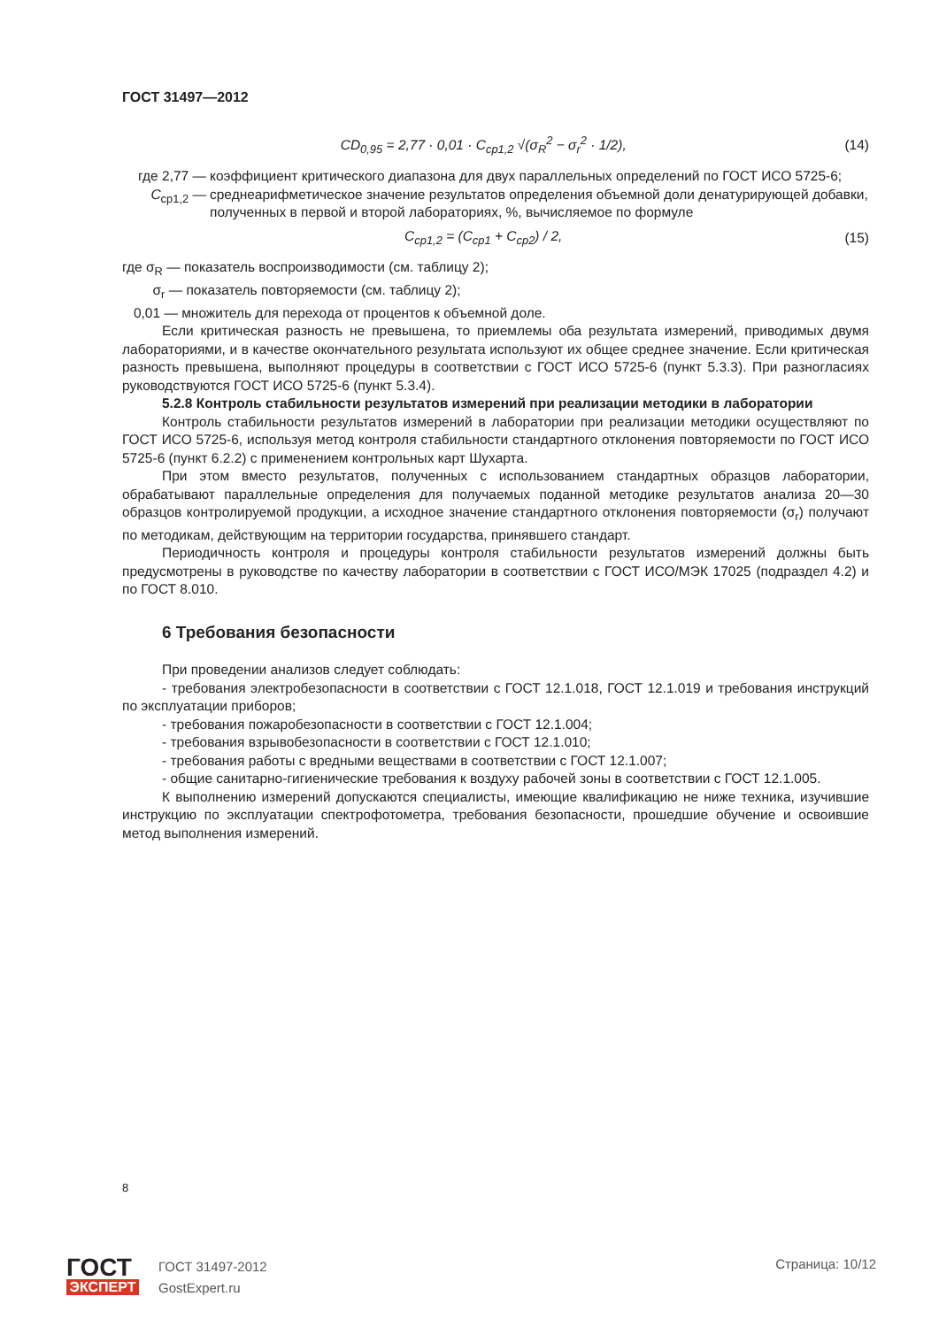ГОСТ 31497—2012
CD<sub>0,95</sub> = 2,77 · 0,01 · C<sub>ср1,2</sub> √(σ<sub>R</sub><sup>2</sup> − σ<sub>r</sub><sup>2</sup> · 1/2), (14)
где 2,77 — коэффициент критического диапазона для двух параллельных определений по ГОСТ ИСО 5725-6;
C<sub>ср1,2</sub> — среднеарифметическое значение результатов определения объемной доли денатурирующей добавки, полученных в первой и второй лабораториях, %, вычисляемое по формуле
C<sub>ср1,2</sub> = (C<sub>ср1</sub> + C<sub>ср2</sub>) / 2, (15)
где σ<sub>R</sub> — показатель воспроизводимости (см. таблицу 2);
σ<sub>r</sub> — показатель повторяемости (см. таблицу 2);
0,01 — множитель для перехода от процентов к объемной доле.
Если критическая разность не превышена, то приемлемы оба результата измерений, приводимых двумя лабораториями, и в качестве окончательного результата используют их общее среднее значение. Если критическая разность превышена, выполняют процедуры в соответствии с ГОСТ ИСО 5725-6 (пункт 5.3.3). При разногласиях руководствуются ГОСТ ИСО 5725-6 (пункт 5.3.4).
5.2.8 Контроль стабильности результатов измерений при реализации методики в лаборатории
Контроль стабильности результатов измерений в лаборатории при реализации методики осуществляют по ГОСТ ИСО 5725-6, используя метод контроля стабильности стандартного отклонения повторяемости по ГОСТ ИСО 5725-6 (пункт 6.2.2) с применением контрольных карт Шухарта.
При этом вместо результатов, полученных с использованием стандартных образцов лаборатории, обрабатывают параллельные определения для получаемых поданной методике результатов анализа 20—30 образцов контролируемой продукции, а исходное значение стандартного отклонения повторяемости (σ<sub>r</sub>) получают по методикам, действующим на территории государства, принявшего стандарт.
Периодичность контроля и процедуры контроля стабильности результатов измерений должны быть предусмотрены в руководстве по качеству лаборатории в соответствии с ГОСТ ИСО/МЭК 17025 (подраздел 4.2) и по ГОСТ 8.010.
6 Требования безопасности
При проведении анализов следует соблюдать:
- требования электробезопасности в соответствии с ГОСТ 12.1.018, ГОСТ 12.1.019 и требования инструкций по эксплуатации приборов;
- требования пожаробезопасности в соответствии с ГОСТ 12.1.004;
- требования взрывобезопасности в соответствии с ГОСТ 12.1.010;
- требования работы с вредными веществами в соответствии с ГОСТ 12.1.007;
- общие санитарно-гигиенические требования к воздуху рабочей зоны в соответствии с ГОСТ 12.1.005.
К выполнению измерений допускаются специалисты, имеющие квалификацию не ниже техника, изучившие инструкцию по эксплуатации спектрофотометра, требования безопасности, прошедшие обучение и освоившие метод выполнения измерений.
8
ГОСТ
ЭКСПЕРТ
ГОСТ 31497-2012
GostExpert.ru
Страница: 10/12